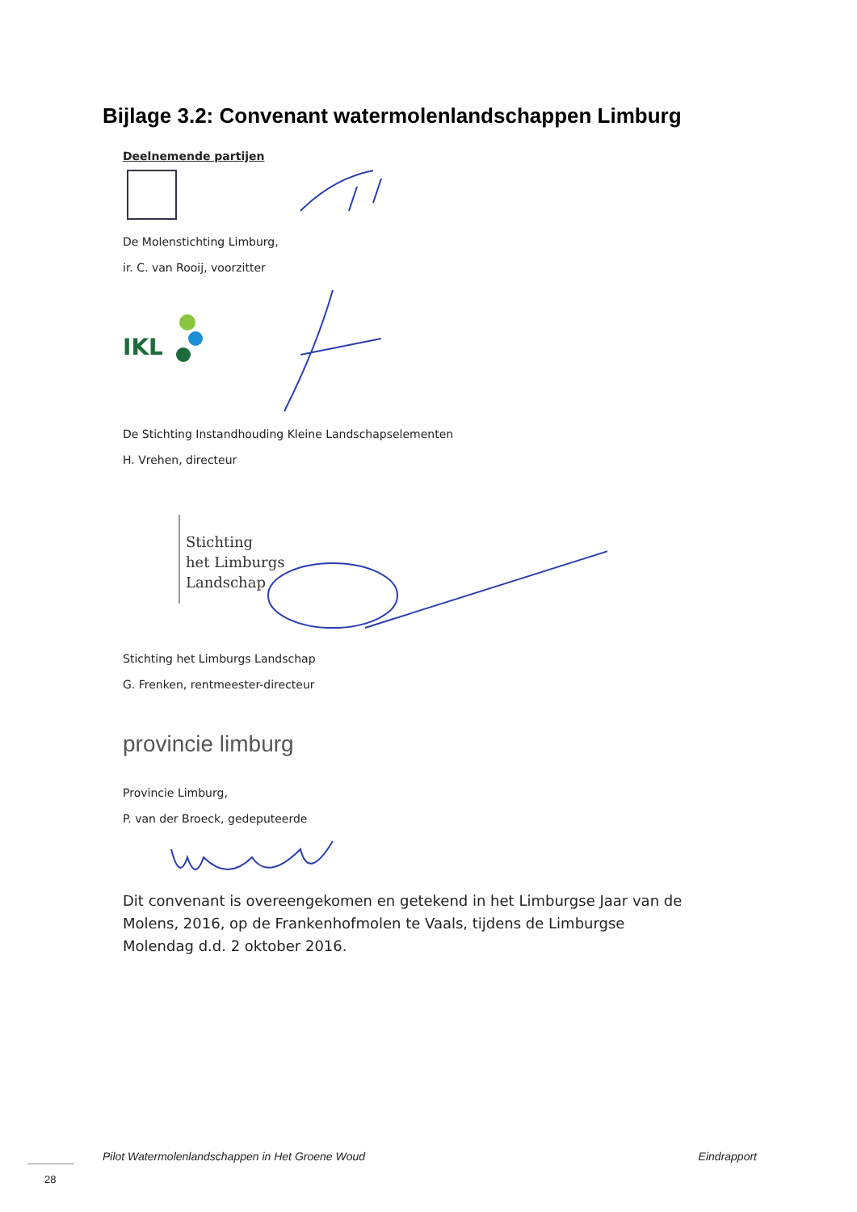Bijlage 3.2: Convenant watermolenlandschappen Limburg
Deelnemende partijen
De Molenstichting Limburg,
ir. C. van Rooij, voorzitter
IKL
De Stichting Instandhouding Kleine Landschapselementen
H. Vrehen, directeur
Stichting
het Limburgs
Landschap
Stichting het Limburgs Landschap
G. Frenken, rentmeester-directeur
provincie limburg
Provincie Limburg,
P. van der Broeck, gedeputeerde
Dit convenant is overeengekomen en getekend in het Limburgse Jaar van de Molens, 2016, op de Frankenhofmolen te Vaals, tijdens de Limburgse Molendag d.d. 2 oktober 2016.
Pilot Watermolenlandschappen in Het Groene Woud Eindrapport
28